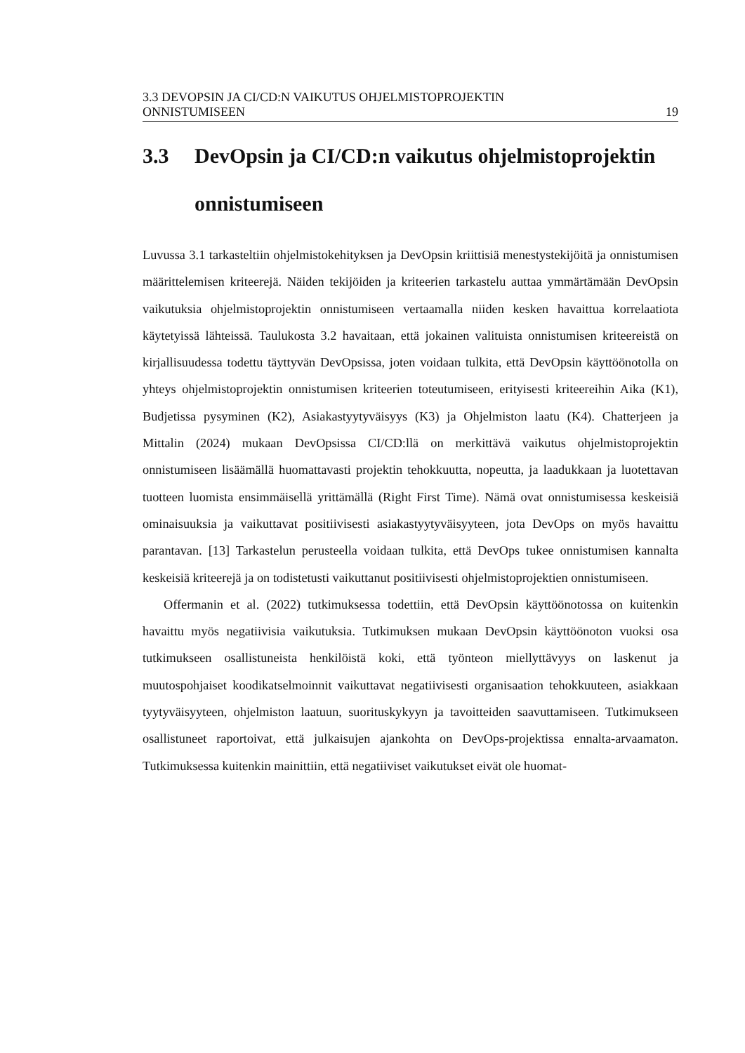3.3 DEVOPSIN JA CI/CD:N VAIKUTUS OHJELMISTOPROJEKTIN
ONNISTUMISEEN 19
3.3 DevOpsin ja CI/CD:n vaikutus ohjelmistoprojektin onnistumiseen
Luvussa 3.1 tarkasteltiin ohjelmistokehityksen ja DevOpsin kriittisiä menestystekijöitä ja onnistumisen määrittelemisen kriteerejä. Näiden tekijöiden ja kriteerien tarkastelu auttaa ymmärtämään DevOpsin vaikutuksia ohjelmistoprojektin onnistumiseen vertaamalla niiden kesken havaittua korrelaatiota käytetyissä lähteissä. Taulukosta 3.2 havaitaan, että jokainen valituista onnistumisen kriteereistä on kirjallisuudessa todettu täyttyvän DevOpsissa, joten voidaan tulkita, että DevOpsin käyttöönotolla on yhteys ohjelmistoprojektin onnistumisen kriteerien toteutumiseen, erityisesti kriteereihin Aika (K1), Budjetissa pysyminen (K2), Asiakastyytyväisyys (K3) ja Ohjelmiston laatu (K4). Chatterjeen ja Mittalin (2024) mukaan DevOpsissa CI/CD:llä on merkittävä vaikutus ohjelmistoprojektin onnistumiseen lisäämällä huomattavasti projektin tehokkuutta, nopeutta, ja laadukkaan ja luotettavan tuotteen luomista ensimmäisellä yrittämällä (Right First Time). Nämä ovat onnistumisessa keskeisiä ominaisuuksia ja vaikuttavat positiivisesti asiakastyytyväisyyteen, jota DevOps on myös havaittu parantavan. [13] Tarkastelun perusteella voidaan tulkita, että DevOps tukee onnistumisen kannalta keskeisiä kriteerejä ja on todistetusti vaikuttanut positiivisesti ohjelmistoprojektien onnistumiseen.
Offermanin et al. (2022) tutkimuksessa todettiin, että DevOpsin käyttöönotossa on kuitenkin havaittu myös negatiivisia vaikutuksia. Tutkimuksen mukaan DevOpsin käyttöönoton vuoksi osa tutkimukseen osallistuneista henkilöistä koki, että työnteon miellyttävyys on laskenut ja muutospohjaiset koodikatselmoinnit vaikuttavat negatiivisesti organisaation tehokkuuteen, asiakkaan tyytyväisyyteen, ohjelmiston laatuun, suorituskykyyn ja tavoitteiden saavuttamiseen. Tutkimukseen osallistuneet raportoivat, että julkaisujen ajankohta on DevOps-projektissa ennalta-arvaamaton. Tutkimuksessa kuitenkin mainittiin, että negatiiviset vaikutukset eivät ole huomat-